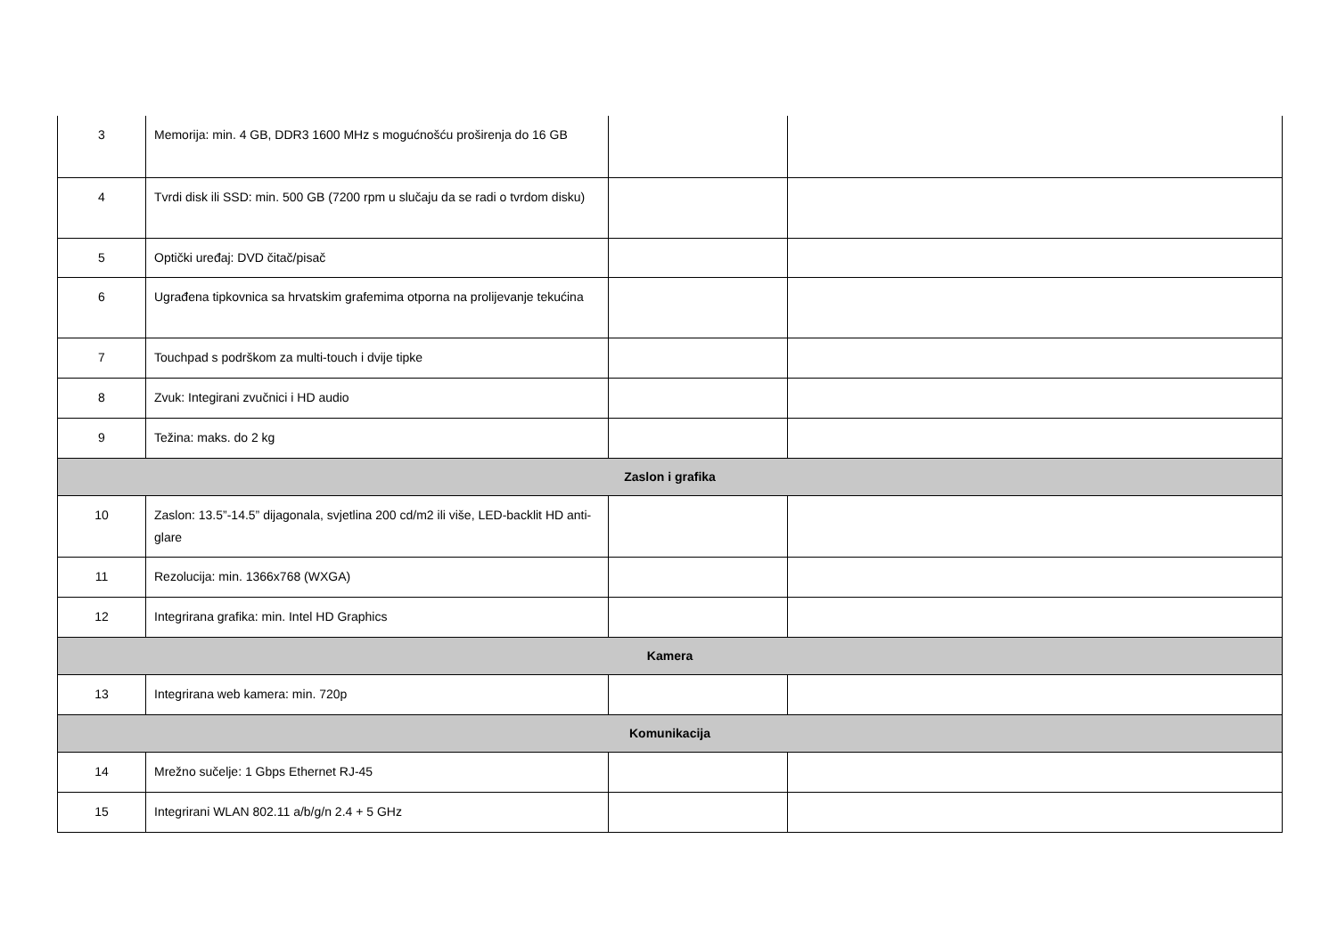| 3 | Memorija: min. 4 GB, DDR3 1600 MHz s mogućnošću proširenja do 16 GB | | |
| 4 | Tvrdi disk ili SSD: min. 500 GB (7200 rpm u slučaju da se radi o tvrdom disku) | | |
| 5 | Optički uređaj: DVD čitač/pisač | | |
| 6 | Ugrađena tipkovnica sa hrvatskim grafemima otporna na prolijevanje tekućina | | |
| 7 | Touchpad s podrškom za multi-touch i dvije tipke | | |
| 8 | Zvuk: Integirani zvučnici i HD audio | | |
| 9 | Težina: maks. do 2 kg | | |
| Zaslon i grafika | | | |
| 10 | Zaslon: 13.5”-14.5” dijagonala, svjetlina 200 cd/m2 ili više, LED-backlit HD anti-glare | | |
| 11 | Rezolucija: min. 1366x768 (WXGA) | | |
| 12 | Integrirana grafika: min. Intel HD Graphics | | |
| Kamera | | | |
| 13 | Integrirana web kamera: min. 720p | | |
| Komunikacija | | | |
| 14 | Mrežno sučelje: 1 Gbps Ethernet RJ-45 | | |
| 15 | Integrirani WLAN 802.11 a/b/g/n 2.4 + 5 GHz | | |